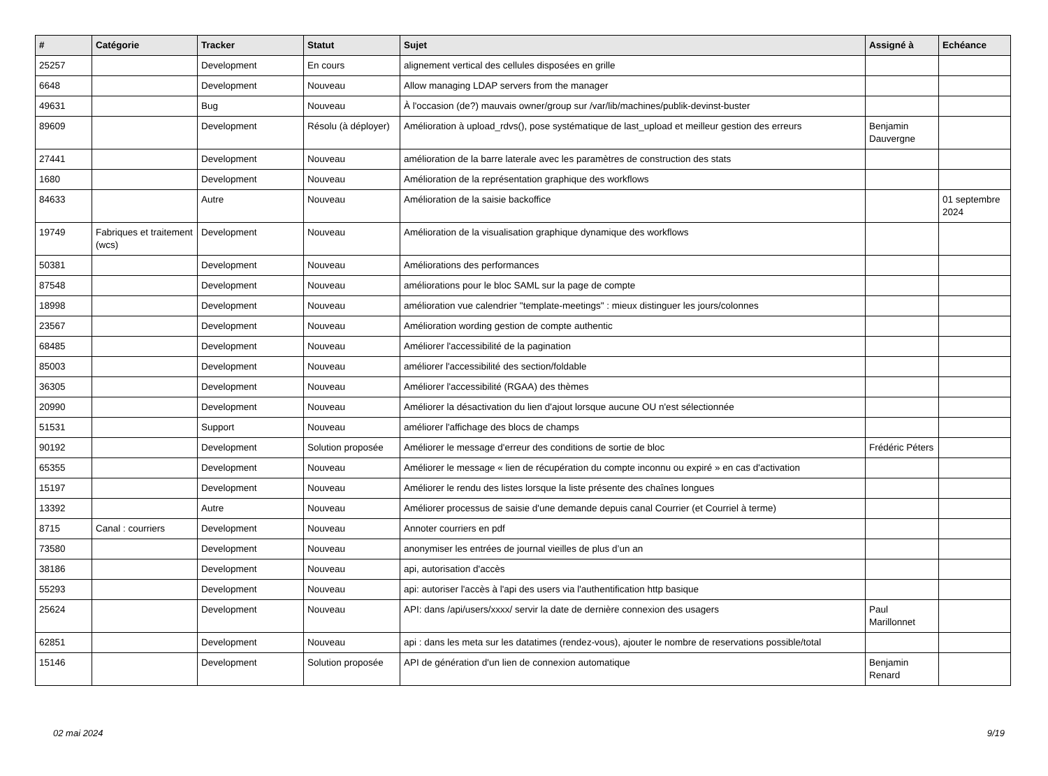| # | Catégorie | Tracker | Statut | Sujet | Assigné à | Echéance |
| --- | --- | --- | --- | --- | --- | --- |
| 25257 | | Development | En cours | alignement vertical des cellules disposées en grille | | |
| 6648 | | Development | Nouveau | Allow managing LDAP servers from the manager | | |
| 49631 | | Bug | Nouveau | À l'occasion (de?) mauvais owner/group sur /var/lib/machines/publik-devinst-buster | | |
| 89609 | | Development | Résolu (à déployer) | Amélioration à upload_rdvs(), pose systématique de last_upload et meilleur gestion des erreurs | Benjamin Dauvergne | |
| 27441 | | Development | Nouveau | amélioration de la barre laterale avec les paramètres de construction des stats | | |
| 1680 | | Development | Nouveau | Amélioration de la représentation graphique des workflows | | |
| 84633 | | Autre | Nouveau | Amélioration de la saisie backoffice | | 01 septembre 2024 |
| 19749 | Fabriques et traitement (wcs) | Development | Nouveau | Amélioration de la visualisation graphique dynamique des workflows | | |
| 50381 | | Development | Nouveau | Améliorations des performances | | |
| 87548 | | Development | Nouveau | améliorations pour le bloc SAML sur la page de compte | | |
| 18998 | | Development | Nouveau | amélioration vue calendrier "template-meetings" : mieux distinguer les jours/colonnes | | |
| 23567 | | Development | Nouveau | Amélioration wording gestion de compte authentic | | |
| 68485 | | Development | Nouveau | Améliorer l'accessibilité de la pagination | | |
| 85003 | | Development | Nouveau | améliorer l'accessibilité des section/foldable | | |
| 36305 | | Development | Nouveau | Améliorer l'accessibilité (RGAA) des thèmes | | |
| 20990 | | Development | Nouveau | Améliorer la désactivation du lien d'ajout lorsque aucune OU n'est sélectionnée | | |
| 51531 | | Support | Nouveau | améliorer l'affichage des blocs de champs | | |
| 90192 | | Development | Solution proposée | Améliorer le message d'erreur des conditions de sortie de bloc | Frédéric Péters | |
| 65355 | | Development | Nouveau | Améliorer le message « lien de récupération du compte inconnu ou expiré » en cas d'activation | | |
| 15197 | | Development | Nouveau | Améliorer le rendu des listes lorsque la liste présente des chaînes longues | | |
| 13392 | | Autre | Nouveau | Améliorer processus de saisie d'une demande depuis canal Courrier (et Courriel à terme) | | |
| 8715 | Canal : courriers | Development | Nouveau | Annoter courriers en pdf | | |
| 73580 | | Development | Nouveau | anonymiser les entrées de journal vieilles de plus d’un an | | |
| 38186 | | Development | Nouveau | api, autorisation d'accès | | |
| 55293 | | Development | Nouveau | api: autoriser l'accès à l'api des users via l'authentification http basique | | |
| 25624 | | Development | Nouveau | API: dans /api/users/xxxx/ servir la date de dernière connexion des usagers | Paul Marillonnet | |
| 62851 | | Development | Nouveau | api : dans les meta sur les datatimes (rendez-vous), ajouter le nombre de reservations possible/total | | |
| 15146 | | Development | Solution proposée | API de génération d'un lien de connexion automatique | Benjamin Renard | |
02 mai 2024 9/19